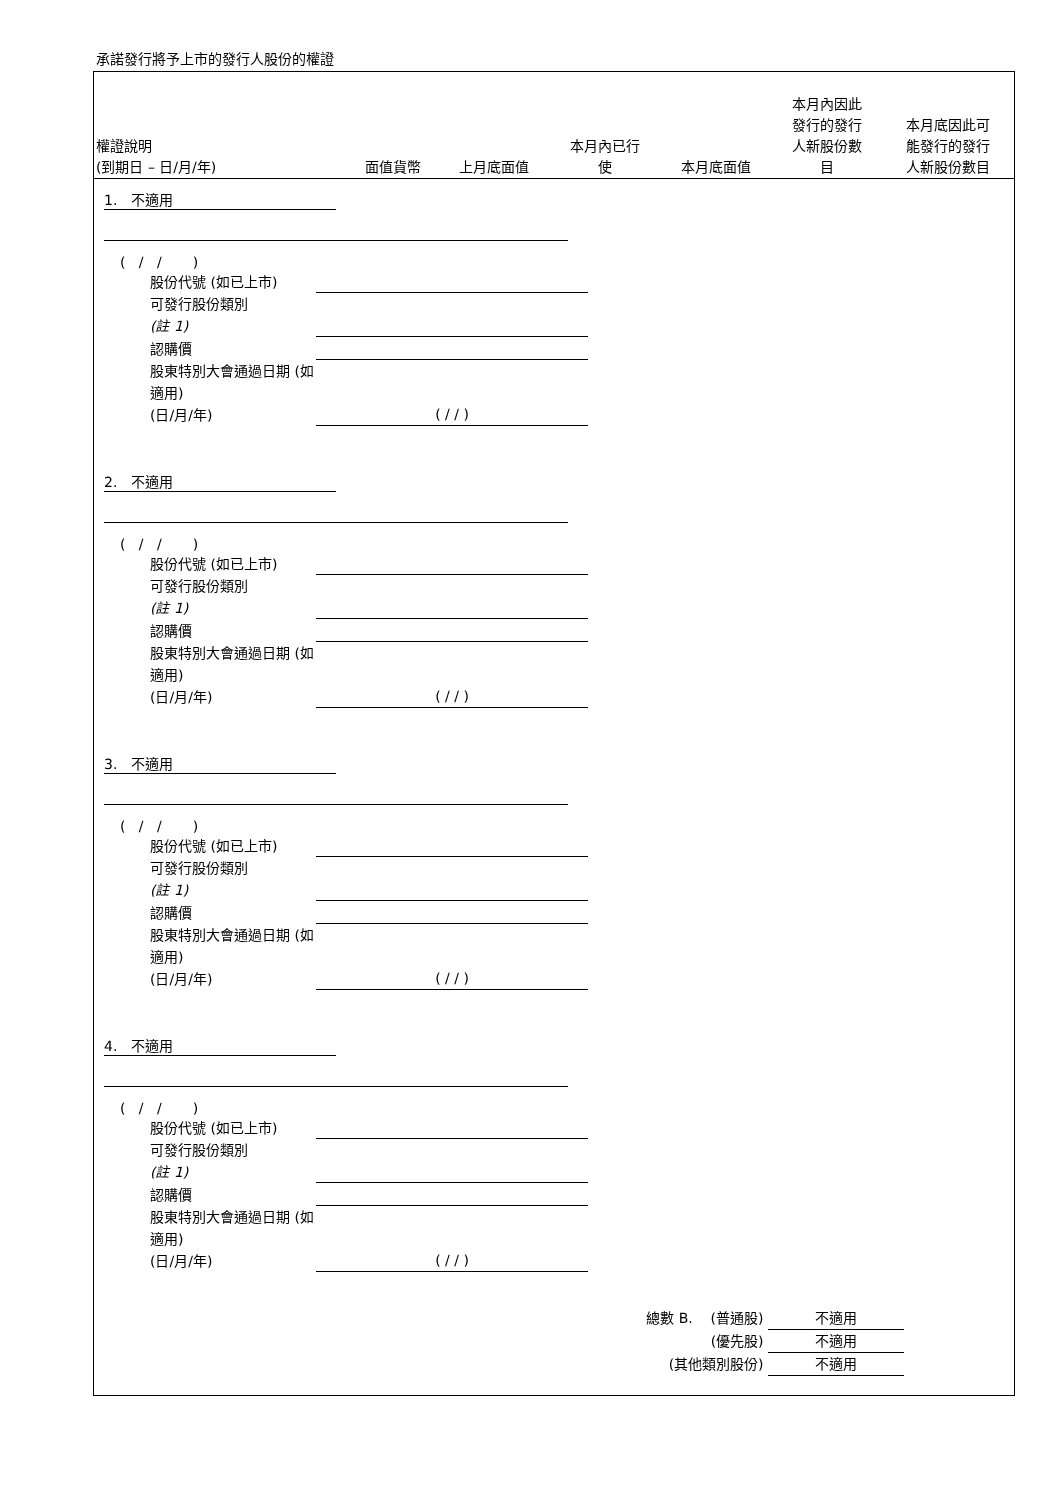承諾發行將予上市的發行人股份的權證
| 權證說明 (到期日 – 日/月/年) | 面值貨幣 | 上月底面值 | 本月內已行 使 | 本月底面值 | 本月內因此 發行的發行 人新股份數 目 | 本月底因此可 能發行的發行 人新股份數目 |
| --- | --- | --- | --- | --- | --- | --- |
1. 不適用
( / / )
股份代號 (如已上市)
可發行股份類別
(註 1)
認購價
股東特別大會通過日期 (如適用)
(日/月/年) ( / / )
2. 不適用
( / / )
股份代號 (如已上市)
可發行股份類別
(註 1)
認購價
股東特別大會通過日期 (如適用)
(日/月/年) ( / / )
3. 不適用
( / / )
股份代號 (如已上市)
可發行股份類別
(註 1)
認購價
股東特別大會通過日期 (如適用)
(日/月/年) ( / / )
4. 不適用
( / / )
股份代號 (如已上市)
可發行股份類別
(註 1)
認購價
股東特別大會通過日期 (如適用)
(日/月/年) ( / / )
總數 B. (普通股) 不適用
(優先股) 不適用
(其他類別股份) 不適用